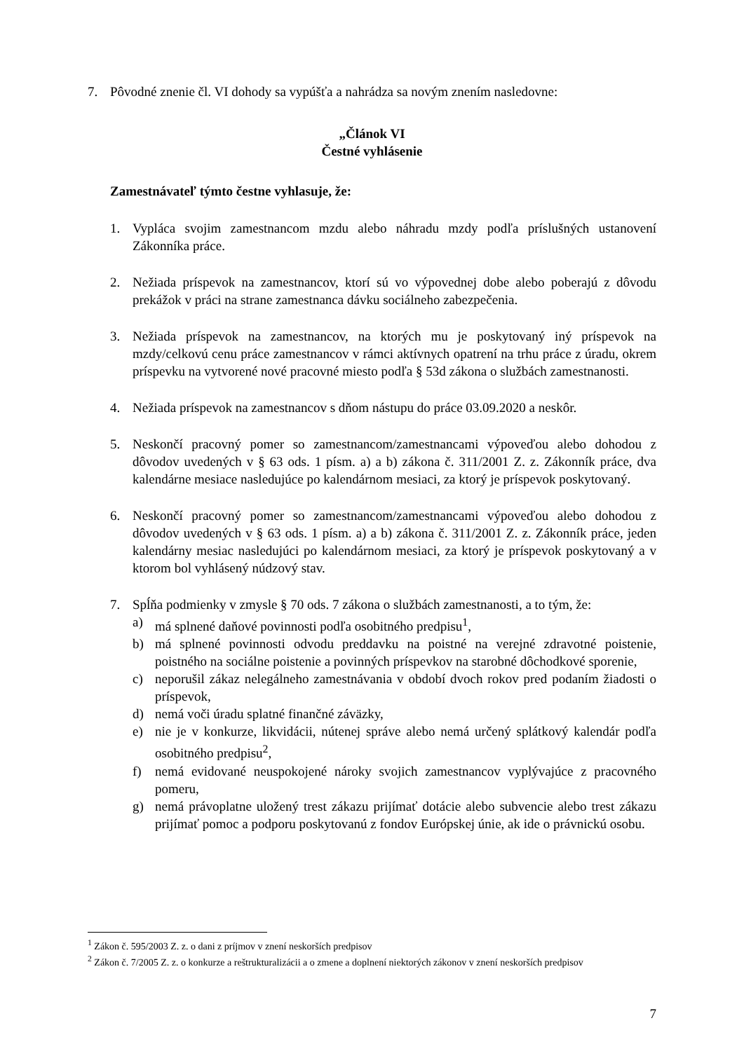7. Pôvodné znenie čl. VI dohody sa vypúšťa a nahrádza sa novým znením nasledovne:
„Článok VI
Čestné vyhlásenie
Zamestnávateľ týmto čestne vyhlasuje, že:
1. Vypláca svojim zamestnancom mzdu alebo náhradu mzdy podľa príslušných ustanovení Zákonníka práce.
2. Nežiada príspevok na zamestnancov, ktorí sú vo výpovednej dobe alebo poberajú z dôvodu prekážok v práci na strane zamestnanca dávku sociálneho zabezpečenia.
3. Nežiada príspevok na zamestnancov, na ktorých mu je poskytovaný iný príspevok na mzdy/celkovú cenu práce zamestnancov v rámci aktívnych opatrení na trhu práce z úradu, okrem príspevku na vytvorené nové pracovné miesto podľa § 53d zákona o službách zamestnanosti.
4. Nežiada príspevok na zamestnancov s dňom nástupu do práce 03.09.2020 a neskôr.
5. Neskončí pracovný pomer so zamestnancom/zamestnancami výpoveďou alebo dohodou z dôvodov uvedených v § 63 ods. 1 písm. a) a b) zákona č. 311/2001 Z. z. Zákonník práce, dva kalendárne mesiace nasledujúce po kalendárnom mesiaci, za ktorý je príspevok poskytovaný.
6. Neskončí pracovný pomer so zamestnancom/zamestnancami výpoveďou alebo dohodou z dôvodov uvedených v § 63 ods. 1 písm. a) a b) zákona č. 311/2001 Z. z. Zákonník práce, jeden kalendárny mesiac nasledujúci po kalendárnom mesiaci, za ktorý je príspevok poskytovaný a v ktorom bol vyhlásený núdzový stav.
7. Spĺňa podmienky v zmysle § 70 ods. 7 zákona o službách zamestnanosti, a to tým, že:
a) má splnené daňové povinnosti podľa osobitného predpisu<sup>1</sup>,
b) má splnené povinnosti odvodu preddavku na poistné na verejné zdravotné poistenie, poistného na sociálne poistenie a povinných príspevkov na starobné dôchodkové sporenie,
c) neporušil zákaz nelegálneho zamestnávania v období dvoch rokov pred podaním žiadosti o príspevok,
d) nemá voči úradu splatné finančné záväzky,
e) nie je v konkurze, likvidácii, nútenej správe alebo nemá určený splátkový kalendár podľa osobitného predpisu<sup>2</sup>,
f) nemá evidované neuspokojené nároky svojich zamestnancov vyplývajúce z pracovného pomeru,
g) nemá právoplatne uložený trest zákazu prijímať dotácie alebo subvencie alebo trest zákazu prijímať pomoc a podporu poskytovanú z fondov Európskej únie, ak ide o právnickú osobu.
<sup>1</sup> Zákon č. 595/2003 Z. z. o dani z príjmov v znení neskorších predpisov
<sup>2</sup> Zákon č. 7/2005 Z. z. o konkurze a reštrukturalizácii a o zmene a doplnení niektorých zákonov v znení neskorších predpisov
7